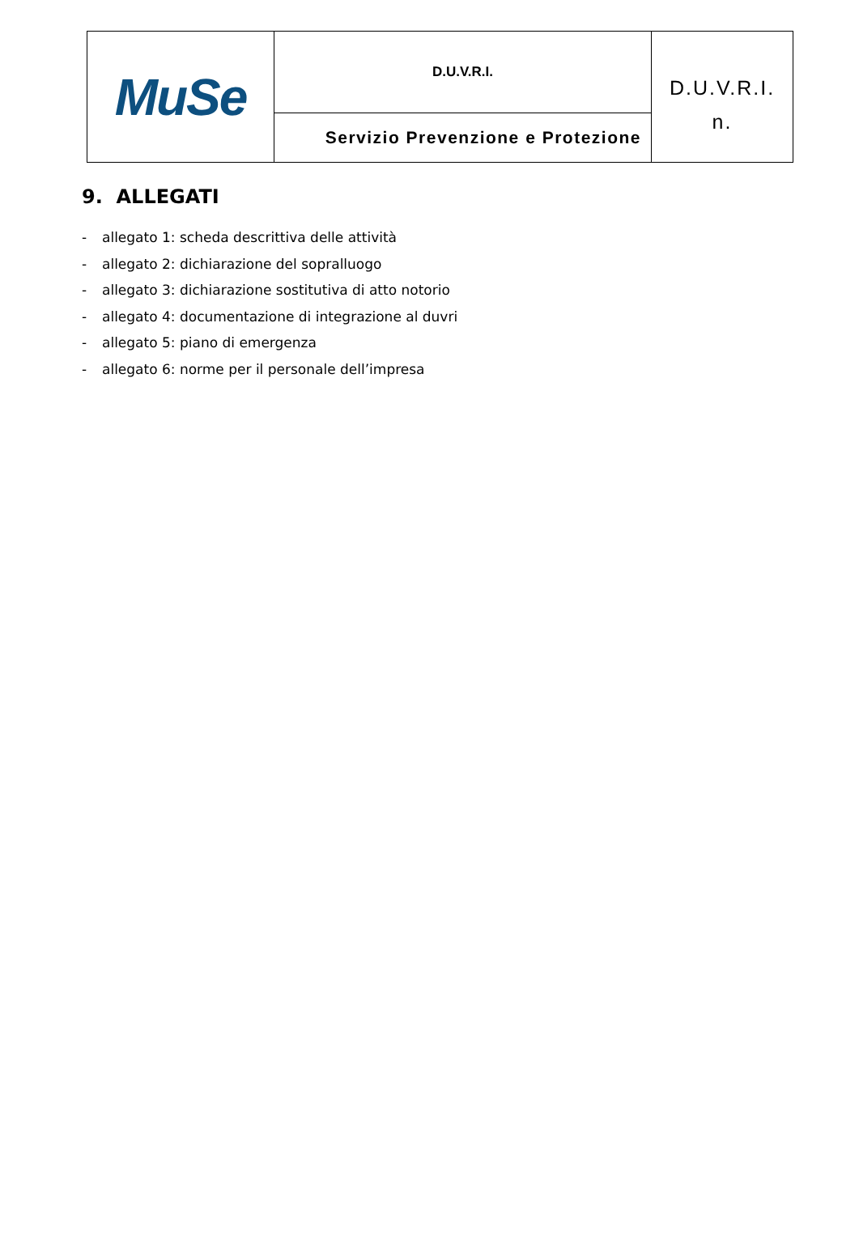| MuSe | D.U.V.R.I. | D.U.V.R.I. n. |
| | Servizio Prevenzione e Protezione | |
9. ALLEGATI
- allegato 1: scheda descrittiva delle attività
- allegato 2: dichiarazione del sopralluogo
- allegato 3: dichiarazione sostitutiva di atto notorio
- allegato 4: documentazione di integrazione al duvri
- allegato 5: piano di emergenza
- allegato 6: norme per il personale dell’impresa